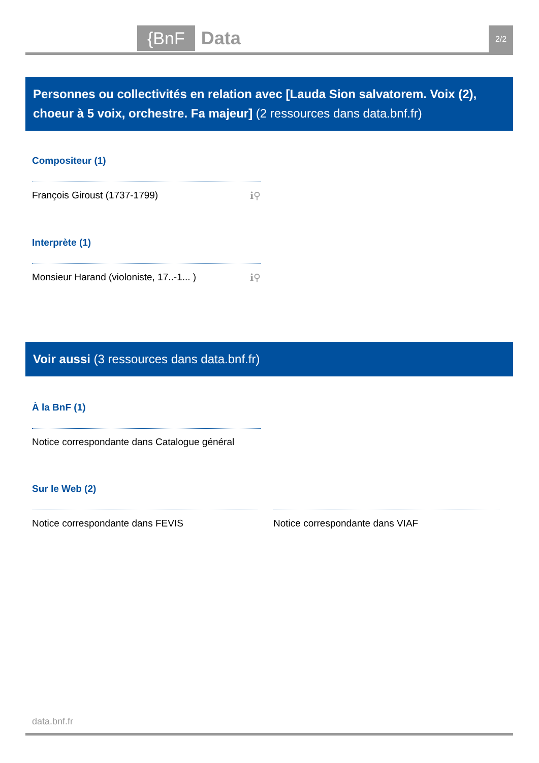{BnF Data 2/2
Personnes ou collectivités en relation avec [Lauda Sion salvatorem. Voix (2), choeur à 5 voix, orchestre. Fa majeur] (2 ressources dans data.bnf.fr)
Compositeur (1)
François Giroust (1737-1799) ℹ⚲
Interprète (1)
Monsieur Harand (violoniste, 17..-1... ) ℹ⚲
Voir aussi (3 ressources dans data.bnf.fr)
À la BnF (1)
Notice correspondante dans Catalogue général
Sur le Web (2)
Notice correspondante dans FEVIS Notice correspondante dans VIAF
data.bnf.fr